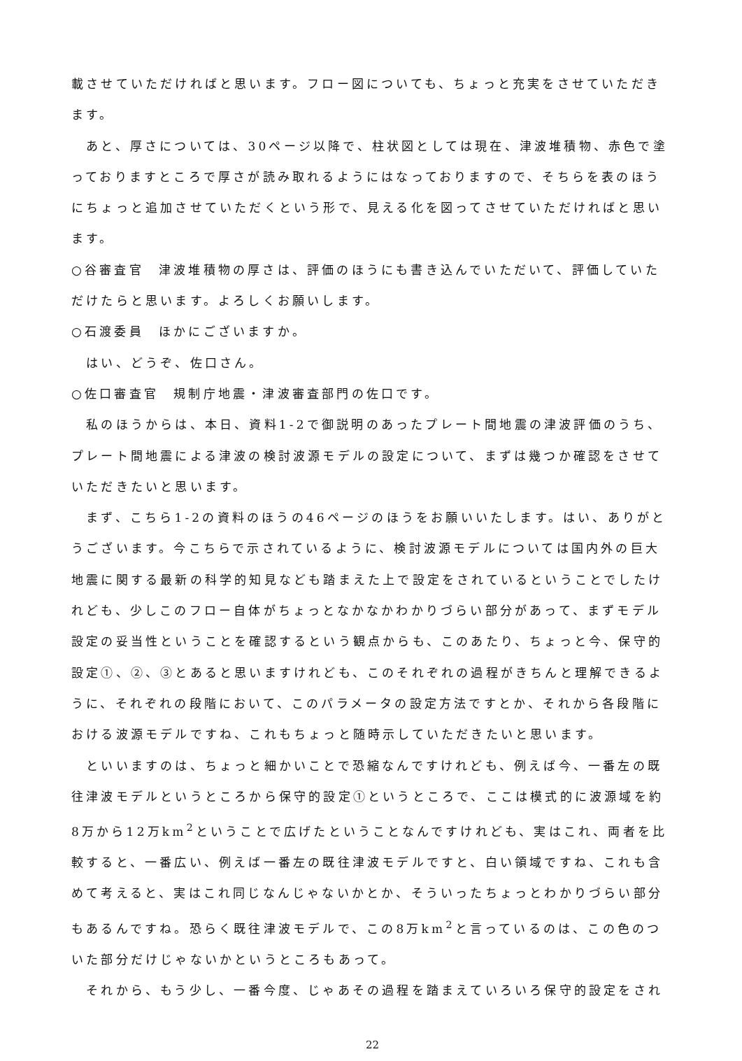載させていただければと思います。フロー図についても、ちょっと充実をさせていただきます。
　あと、厚さについては、30ページ以降で、柱状図としては現在、津波堆積物、赤色で塗っておりますところで厚さが読み取れるようにはなっておりますので、そちらを表のほうにちょっと追加させていただくという形で、見える化を図ってさせていただければと思います。
○谷審査官　津波堆積物の厚さは、評価のほうにも書き込んでいただいて、評価していただけたらと思います。よろしくお願いします。
○石渡委員　ほかにございますか。
　はい、どうぞ、佐口さん。
○佐口審査官　規制庁地震・津波審査部門の佐口です。
　私のほうからは、本日、資料1-2で御説明のあったプレート間地震の津波評価のうち、プレート間地震による津波の検討波源モデルの設定について、まずは幾つか確認をさせていただきたいと思います。
　まず、こちら1-2の資料のほうの46ページのほうをお願いいたします。はい、ありがとうございます。今こちらで示されているように、検討波源モデルについては国内外の巨大地震に関する最新の科学的知見なども踏まえた上で設定をされているということでしたけれども、少しこのフロー自体がちょっとなかなかわかりづらい部分があって、まずモデル設定の妥当性ということを確認するという観点からも、このあたり、ちょっと今、保守的設定①、②、③とあると思いますけれども、このそれぞれの過程がきちんと理解できるように、それぞれの段階において、このパラメータの設定方法ですとか、それから各段階における波源モデルですね、これもちょっと随時示していただきたいと思います。
　といいますのは、ちょっと細かいことで恐縮なんですけれども、例えば今、一番左の既往津波モデルというところから保守的設定①というところで、ここは模式的に波源域を約8万から12万km<sup>2</sup>ということで広げたということなんですけれども、実はこれ、両者を比較すると、一番広い、例えば一番左の既往津波モデルですと、白い領域ですね、これも含めて考えると、実はこれ同じなんじゃないかとか、そういったちょっとわかりづらい部分もあるんですね。恐らく既往津波モデルで、この8万km<sup>2</sup>と言っているのは、この色のついた部分だけじゃないかというところもあって。
　それから、もう少し、一番今度、じゃあその過程を踏まえていろいろ保守的設定をされ
22